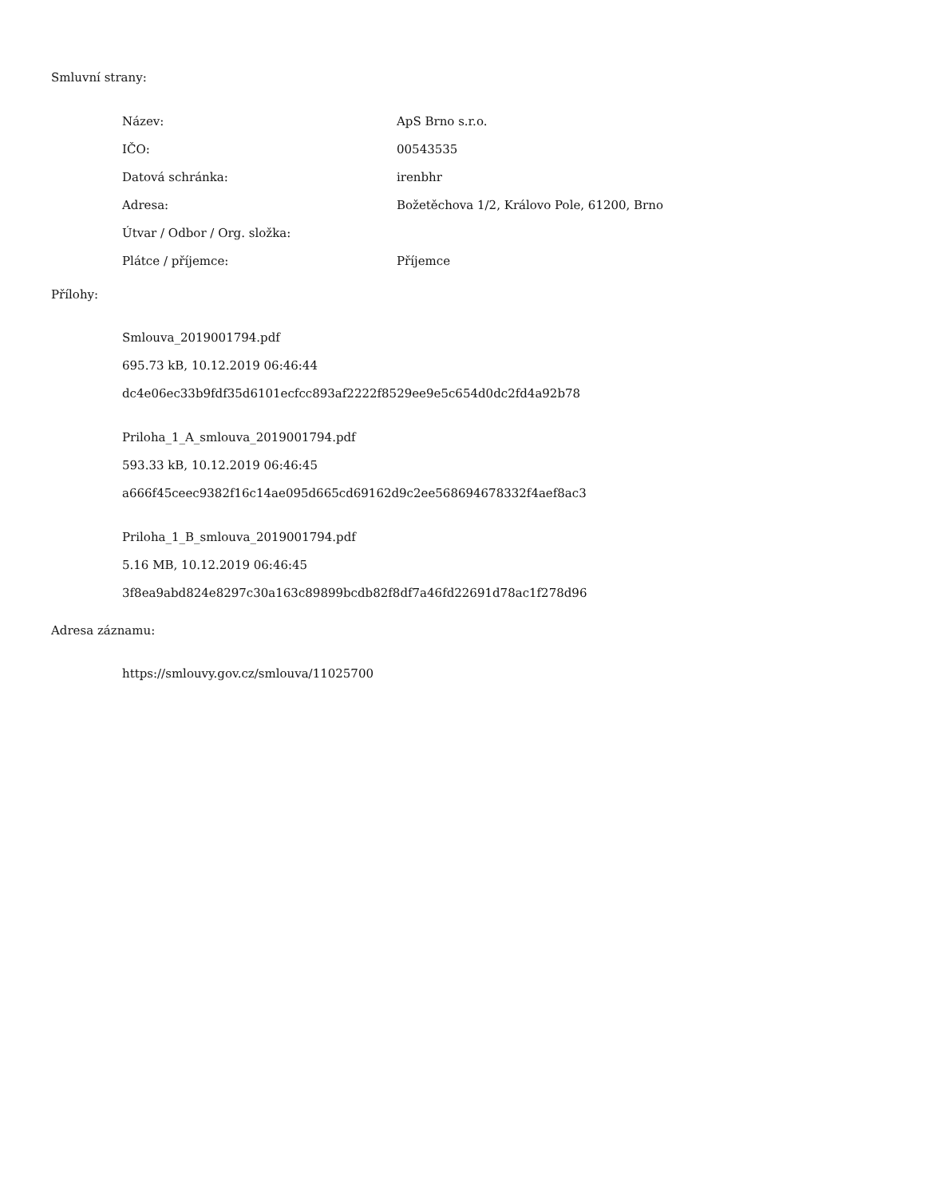Smluvní strany:
| Název: | ApS Brno s.r.o. |
| IČO: | 00543535 |
| Datová schránka: | irenbhr |
| Adresa: | Božetěchova 1/2, Královo Pole, 61200, Brno |
| Útvar / Odbor / Org. složka: | |
| Plátce / příjemce: | Příjemce |
Přílohy:
Smlouva_2019001794.pdf
695.73 kB, 10.12.2019 06:46:44
dc4e06ec33b9fdf35d6101ecfcc893af2222f8529ee9e5c654d0dc2fd4a92b78
Priloha_1_A_smlouva_2019001794.pdf
593.33 kB, 10.12.2019 06:46:45
a666f45ceec9382f16c14ae095d665cd69162d9c2ee568694678332f4aef8ac3
Priloha_1_B_smlouva_2019001794.pdf
5.16 MB, 10.12.2019 06:46:45
3f8ea9abd824e8297c30a163c89899bcdb82f8df7a46fd22691d78ac1f278d96
Adresa záznamu:
https://smlouvy.gov.cz/smlouva/11025700